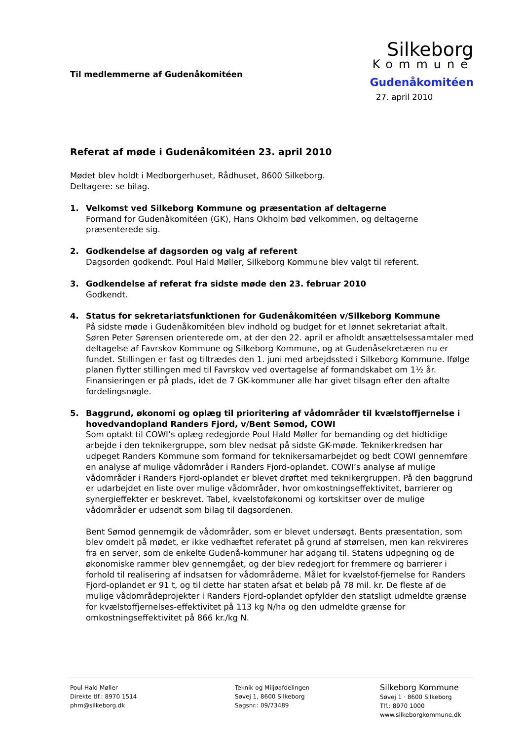Til medlemmerne af Gudenåkomitéen
Silkeborg
Kommune
Gudenåkomitéen
27. april 2010
Referat af møde i Gudenåkomitéen 23. april 2010
Mødet blev holdt i Medborgerhuset, Rådhuset, 8600 Silkeborg.
Deltagere: se bilag.
1. Velkomst ved Silkeborg Kommune og præsentation af deltagerne
Formand for Gudenåkomitéen (GK), Hans Okholm bød velkommen, og deltagerne præsenterede sig.
2. Godkendelse af dagsorden og valg af referent
Dagsorden godkendt. Poul Hald Møller, Silkeborg Kommune blev valgt til referent.
3. Godkendelse af referat fra sidste møde den 23. februar 2010
Godkendt.
4. Status for sekretariatsfunktionen for Gudenåkomitéen v/Silkeborg Kommune
På sidste møde i Gudenåkomitéen blev indhold og budget for et lønnet sekretariat aftalt. Søren Peter Sørensen orienterede om, at der den 22. april er afholdt ansættelsessamtaler med deltagelse af Favrskov Kommune og Silkeborg Kommune, og at Gudenåsekretæren nu er fundet. Stillingen er fast og tiltrædes den 1. juni med arbejdssted i Silkeborg Kommune. Ifølge planen flytter stillingen med til Favrskov ved overtagelse af formandskabet om 1½ år. Finansieringen er på plads, idet de 7 GK-kommuner alle har givet tilsagn efter den aftalte fordelingsnøgle.
5. Baggrund, økonomi og oplæg til prioritering af vådområder til kvælstoffjernelse i hovedvandopland Randers Fjord, v/Bent Sømod, COWI
Som optakt til COWI’s oplæg redegjorde Poul Hald Møller for bemanding og det hidtidige arbejde i den teknikergruppe, som blev nedsat på sidste GK-møde. Teknikerkredsen har udpeget Randers Kommune som formand for teknikersamarbejdet og bedt COWI gennemføre en analyse af mulige vådområder i Randers Fjord-oplandet. COWI’s analyse af mulige vådområder i Randers Fjord-oplandet er blevet drøftet med teknikergruppen. På den baggrund er udarbejdet en liste over mulige vådområder, hvor omkostningseffektivitet, barrierer og synergieffekter er beskrevet. Tabel, kvælstoføkonomi og kortskitser over de mulige vådområder er udsendt som bilag til dagsordenen.
Bent Sømod gennemgik de vådområder, som er blevet undersøgt. Bents præsentation, som blev omdelt på mødet, er ikke vedhæftet referatet på grund af størrelsen, men kan rekvireres fra en server, som de enkelte Gudenå-kommuner har adgang til. Statens udpegning og de økonomiske rammer blev gennemgået, og der blev redegjort for fremmere og barrierer i forhold til realisering af indsatsen for vådområderne. Målet for kvælstof-fjernelse for Randers Fjord-oplandet er 91 t, og til dette har staten afsat et beløb på 78 mil. kr. De fleste af de mulige vådområdeprojekter i Randers Fjord-oplandet opfylder den statsligt udmeldte grænse for kvælstoffjernelses-effektivitet på 113 kg N/ha og den udmeldte grænse for omkostningseffektivitet på 866 kr./kg N.
Poul Hald Møller
Direkte tlf.: 8970 1514
phm@silkeborg.dk
Teknik og Miljøafdelingen
Søvej 1, 8600 Silkeborg
Sagsnr.: 09/73489
Silkeborg Kommune
Søvej 1 · 8600 Silkeborg
Tlf.: 8970 1000
www.silkeborgkommune.dk